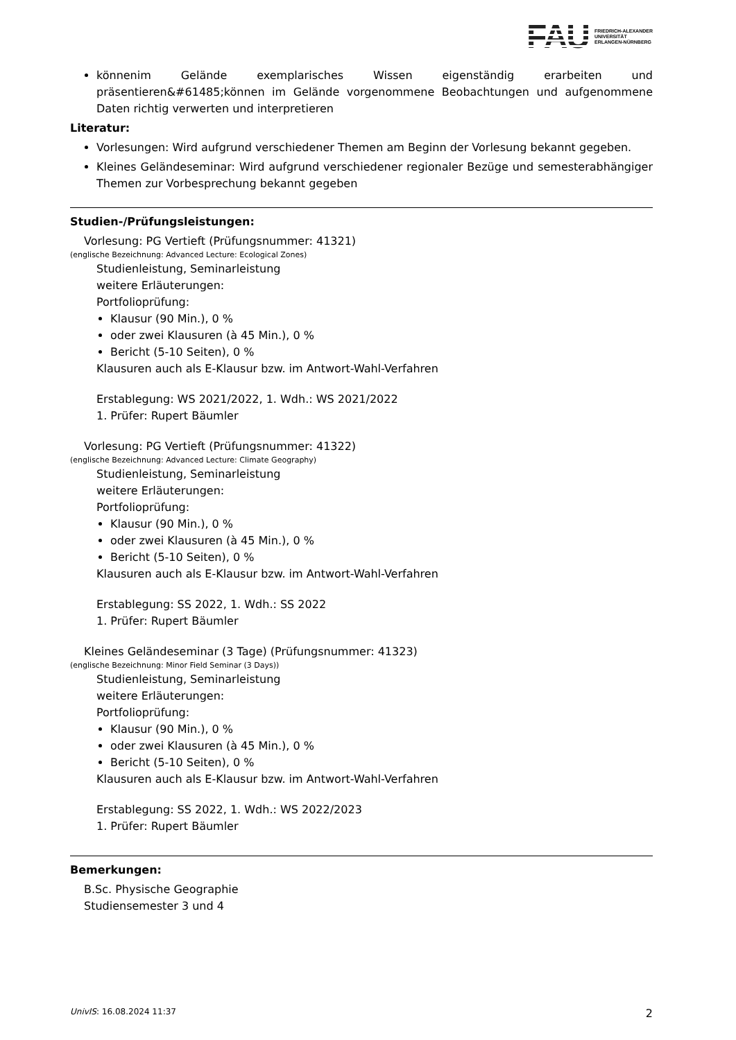FAU
FRIEDRICH-ALEXANDER
UNIVERSITÄT
ERLANGEN-NÜRNBERG
könnenim Gelände exemplarisches Wissen eigenständig erarbeiten und präsentieren&#61485;können im Gelände vorgenommene Beobachtungen und aufgenommene Daten richtig verwerten und interpretieren
Literatur:
Vorlesungen: Wird aufgrund verschiedener Themen am Beginn der Vorlesung bekannt gegeben.
Kleines Geländeseminar: Wird aufgrund verschiedener regionaler Bezüge und semesterabhängiger Themen zur Vorbesprechung bekannt gegeben
Studien-/Prüfungsleistungen:
Vorlesung: PG Vertieft (Prüfungsnummer: 41321)
(englische Bezeichnung: Advanced Lecture: Ecological Zones)
Studienleistung, Seminarleistung
weitere Erläuterungen:
Portfolioprüfung:
Klausur (90 Min.), 0 %
oder zwei Klausuren (à 45 Min.), 0 %
Bericht (5-10 Seiten), 0 %
Klausuren auch als E-Klausur bzw. im Antwort-Wahl-Verfahren
Erstablegung: WS 2021/2022, 1. Wdh.: WS 2021/2022
1. Prüfer: Rupert Bäumler
Vorlesung: PG Vertieft (Prüfungsnummer: 41322)
(englische Bezeichnung: Advanced Lecture: Climate Geography)
Studienleistung, Seminarleistung
weitere Erläuterungen:
Portfolioprüfung:
Klausur (90 Min.), 0 %
oder zwei Klausuren (à 45 Min.), 0 %
Bericht (5-10 Seiten), 0 %
Klausuren auch als E-Klausur bzw. im Antwort-Wahl-Verfahren
Erstablegung: SS 2022, 1. Wdh.: SS 2022
1. Prüfer: Rupert Bäumler
Kleines Geländeseminar (3 Tage) (Prüfungsnummer: 41323)
(englische Bezeichnung: Minor Field Seminar (3 Days))
Studienleistung, Seminarleistung
weitere Erläuterungen:
Portfolioprüfung:
Klausur (90 Min.), 0 %
oder zwei Klausuren (à 45 Min.), 0 %
Bericht (5-10 Seiten), 0 %
Klausuren auch als E-Klausur bzw. im Antwort-Wahl-Verfahren
Erstablegung: SS 2022, 1. Wdh.: WS 2022/2023
1. Prüfer: Rupert Bäumler
Bemerkungen:
B.Sc. Physische Geographie
Studiensemester 3 und 4
UnivIS: 16.08.2024 11:37 2